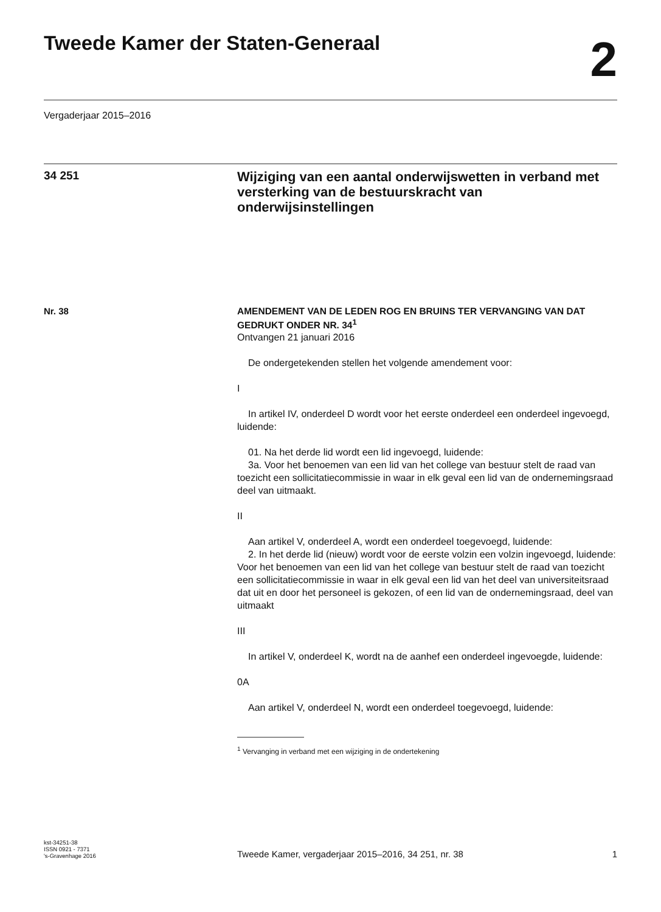Tweede Kamer der Staten-Generaal
2
Vergaderjaar 2015–2016
34 251
Wijziging van een aantal onderwijswetten in verband met versterking van de bestuurskracht van onderwijsinstellingen
Nr. 38
AMENDEMENT VAN DE LEDEN ROG EN BRUINS TER VERVANGING VAN DAT GEDRUKT ONDER NR. 34<sup>1</sup>
Ontvangen 21 januari 2016
De ondergetekenden stellen het volgende amendement voor:
I
In artikel IV, onderdeel D wordt voor het eerste onderdeel een onderdeel ingevoegd, luidende:
01. Na het derde lid wordt een lid ingevoegd, luidende:
3a. Voor het benoemen van een lid van het college van bestuur stelt de raad van toezicht een sollicitatiecommissie in waar in elk geval een lid van de ondernemingsraad deel van uitmaakt.
II
Aan artikel V, onderdeel A, wordt een onderdeel toegevoegd, luidende:
2. In het derde lid (nieuw) wordt voor de eerste volzin een volzin ingevoegd, luidende: Voor het benoemen van een lid van het college van bestuur stelt de raad van toezicht een sollicitatiecommissie in waar in elk geval een lid van het deel van universiteitsraad dat uit en door het personeel is gekozen, of een lid van de ondernemingsraad, deel van uitmaakt
III
In artikel V, onderdeel K, wordt na de aanhef een onderdeel ingevoegde, luidende:
0A
Aan artikel V, onderdeel N, wordt een onderdeel toegevoegd, luidende:
<sup>1</sup> Vervanging in verband met een wijziging in de ondertekening
kst-34251-38
ISSN 0921 - 7371
's-Gravenhage 2016
Tweede Kamer, vergaderjaar 2015–2016, 34 251, nr. 38
1